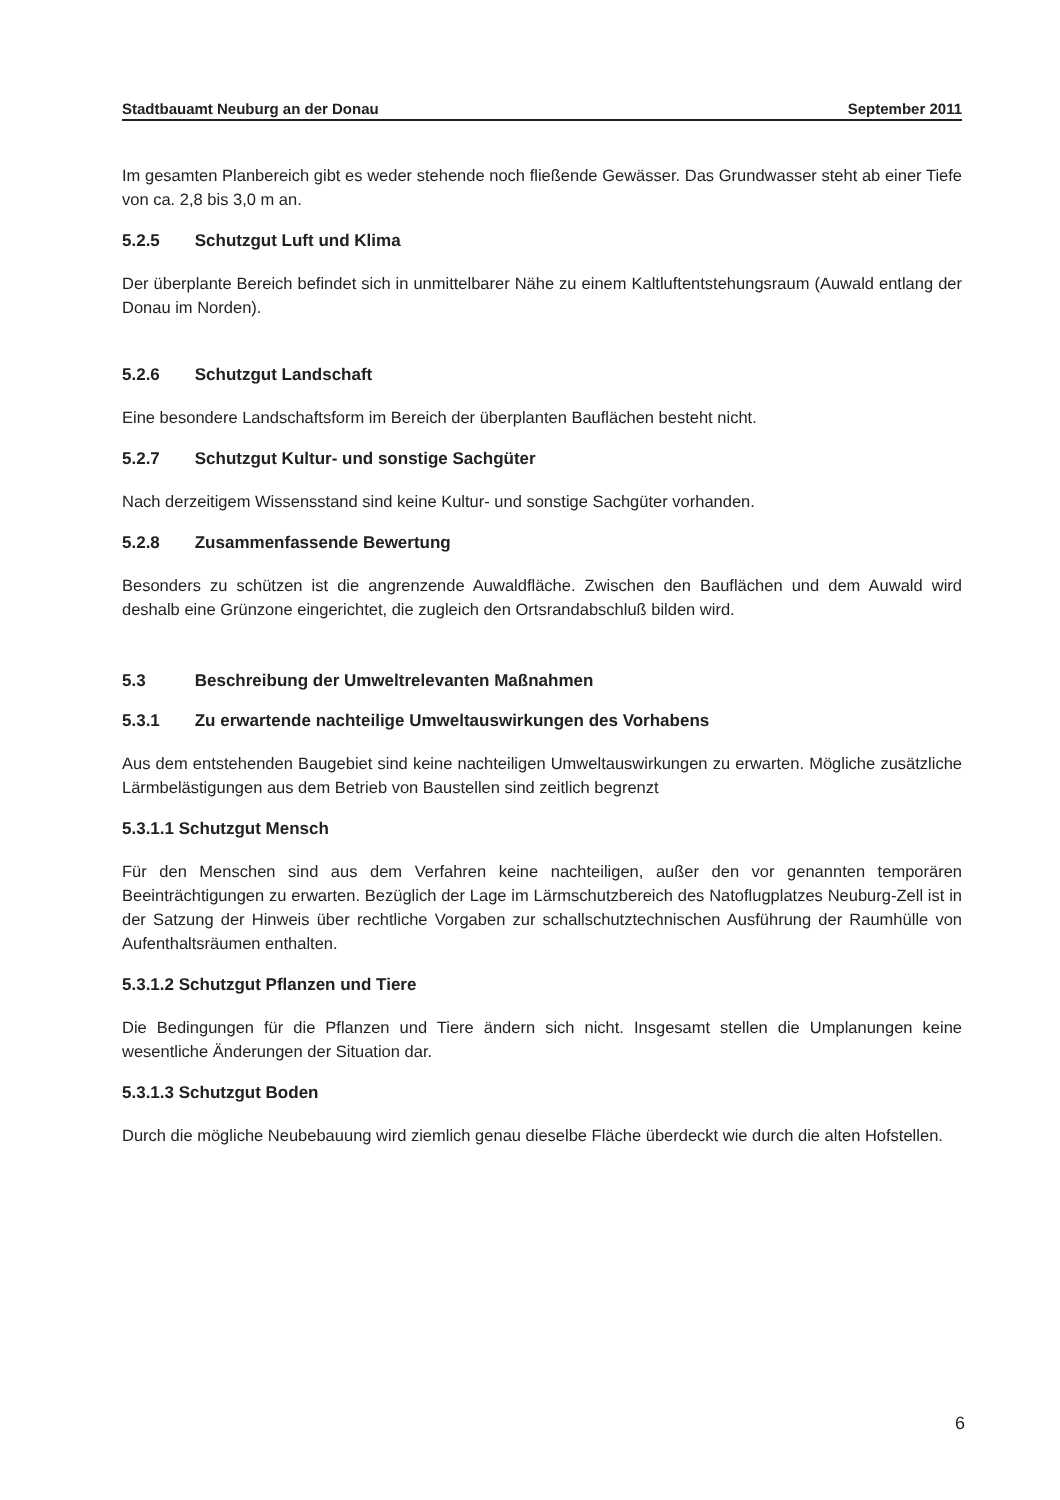Stadtbauamt Neuburg an der Donau September 2011
Im gesamten Planbereich gibt es weder stehende noch fließende Gewässer. Das Grundwasser steht ab einer Tiefe von ca. 2,8 bis 3,0 m an.
5.2.5 Schutzgut Luft und Klima
Der überplante Bereich befindet sich in unmittelbarer Nähe zu einem Kaltluftentstehungsraum (Auwald entlang der Donau im Norden).
5.2.6 Schutzgut Landschaft
Eine besondere Landschaftsform im Bereich der überplanten Bauflächen besteht nicht.
5.2.7 Schutzgut Kultur- und sonstige Sachgüter
Nach derzeitigem Wissensstand sind keine Kultur- und sonstige Sachgüter vorhanden.
5.2.8 Zusammenfassende Bewertung
Besonders zu schützen ist die angrenzende Auwaldfläche. Zwischen den Bauflächen und dem Auwald wird deshalb eine Grünzone eingerichtet, die zugleich den Ortsrandabschluß bilden wird.
5.3 Beschreibung der Umweltrelevanten Maßnahmen
5.3.1 Zu erwartende nachteilige Umweltauswirkungen des Vorhabens
Aus dem entstehenden Baugebiet sind keine nachteiligen Umweltauswirkungen zu erwarten. Mögliche zusätzliche Lärmbelästigungen aus dem Betrieb von Baustellen sind zeitlich begrenzt
5.3.1.1 Schutzgut Mensch
Für den Menschen sind aus dem Verfahren keine nachteiligen, außer den vor genannten temporären Beeinträchtigungen zu erwarten. Bezüglich der Lage im Lärmschutzbereich des Natoflugplatzes Neuburg-Zell ist in der Satzung der Hinweis über rechtliche Vorgaben zur schallschutztechnischen Ausführung der Raumhülle von Aufenthaltsräumen enthalten.
5.3.1.2 Schutzgut Pflanzen und Tiere
Die Bedingungen für die Pflanzen und Tiere ändern sich nicht. Insgesamt stellen die Umplanungen keine wesentliche Änderungen der Situation dar.
5.3.1.3 Schutzgut Boden
Durch die mögliche Neubebauung wird ziemlich genau dieselbe Fläche überdeckt wie durch die alten Hofstellen.
6